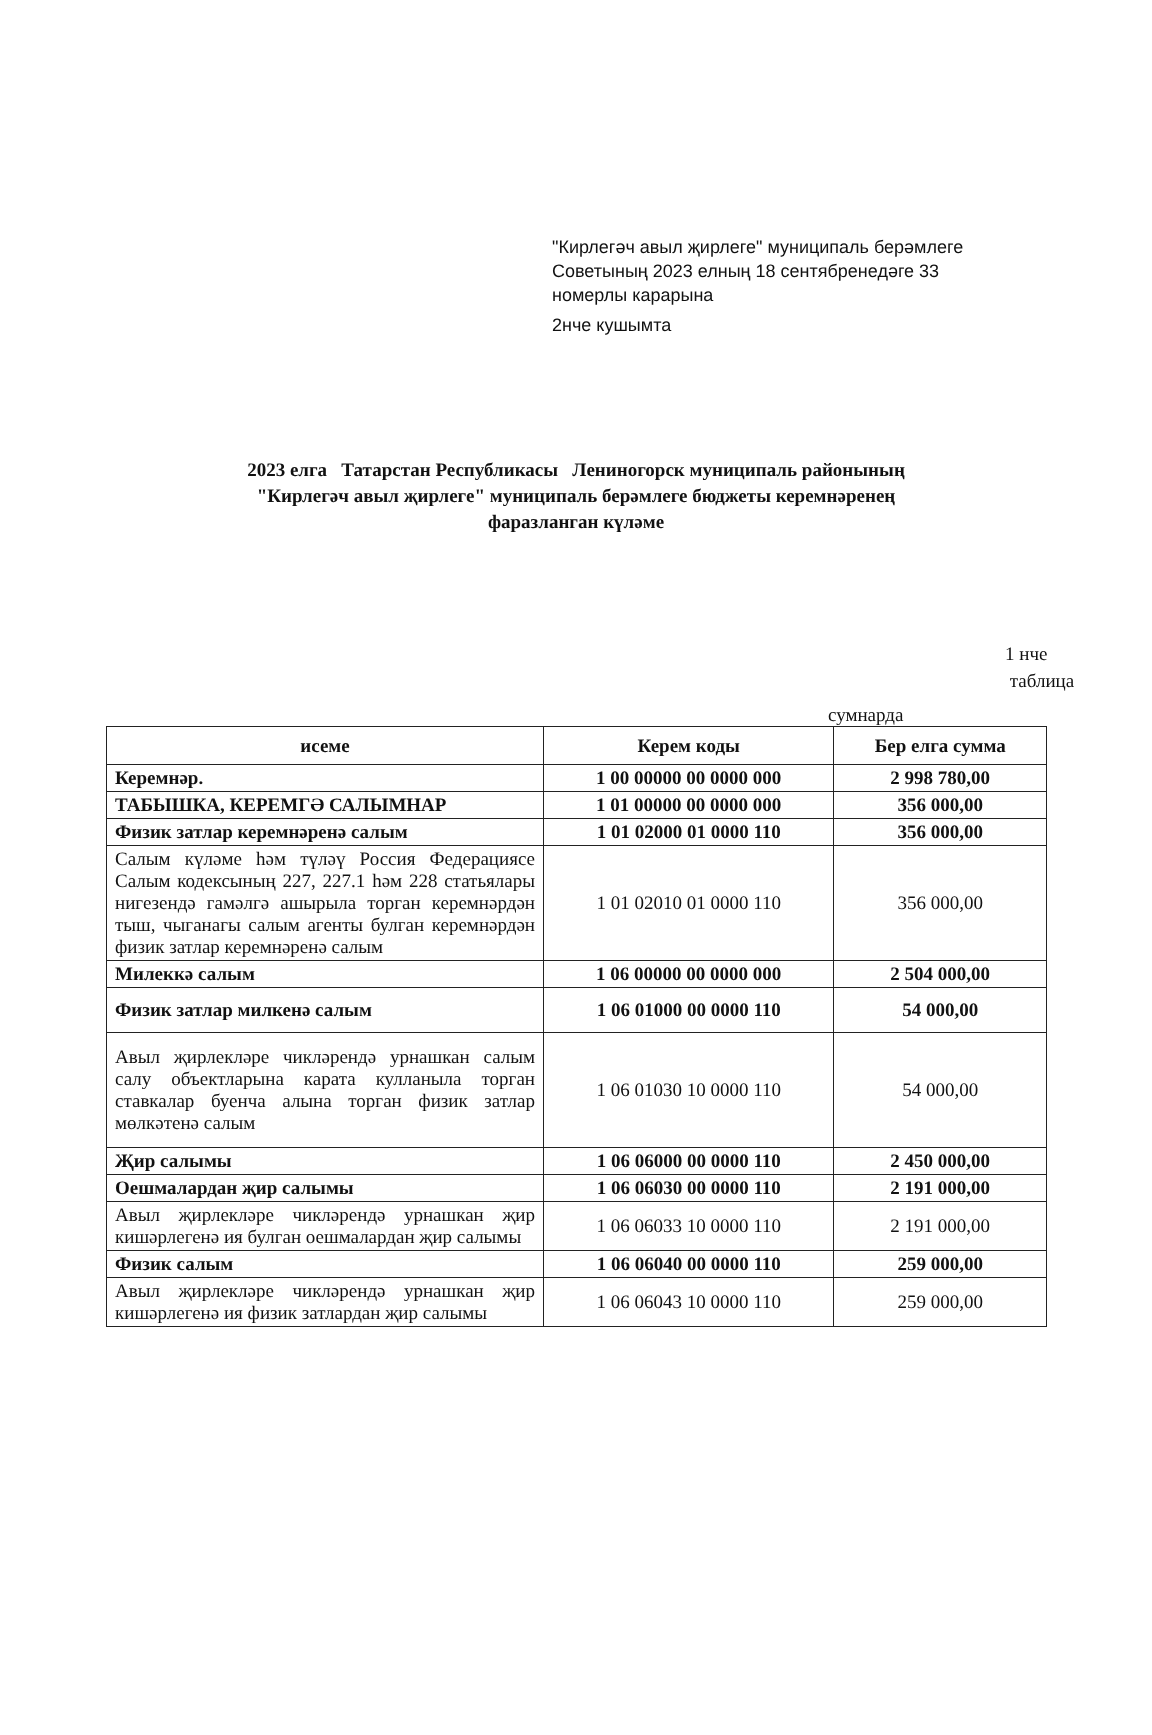"Кирлегәч авыл җирлеге" муниципаль берәмлеге
Советының 2023 елның 18 сентябренедәге 33
номерлы карарына
2нче кушымта
2023 елга Татарстан Республикасы Лениногорск муниципаль районының
"Кирлегәч авыл җирлеге" муниципаль берәмлеге бюджеты керемнәренең
фаразланган күләме
1 нче
таблица
сумнарда
| исеме | Керем коды | Бер елга сумма |
| --- | --- | --- |
| Керемнәр. | 1 00 00000 00 0000 000 | 2 998 780,00 |
| ТАБЫШКА, КЕРЕМГӘ САЛЫМНАР | 1 01 00000 00 0000 000 | 356 000,00 |
| Физик затлар керемнәренә салым | 1 01 02000 01 0000 110 | 356 000,00 |
| Салым күләме һәм түләү Россия Федерациясе Салым кодексының 227, 227.1 һәм 228 статьялары нигезендә гамәлгә ашырыла торган керемнәрдән тыш, чыганагы салым агенты булган керемнәрдән физик затлар керемнәренә салым | 1 01 02010 01 0000 110 | 356 000,00 |
| Милеккә салым | 1 06 00000 00 0000 000 | 2 504 000,00 |
| Физик затлар милкенә салым | 1 06 01000 00 0000 110 | 54 000,00 |
| Авыл җирлекләре чикләрендә урнашкан салым салу объектларына карата кулланыла торган ставкалар буенча алына торган физик затлар мөлкәтенә салым | 1 06 01030 10 0000 110 | 54 000,00 |
| Җир салымы | 1 06 06000 00 0000 110 | 2 450 000,00 |
| Оешмалардан җир салымы | 1 06 06030 00 0000 110 | 2 191 000,00 |
| Авыл җирлекләре чикләрендә урнашкан җир кишәрлегенә ия булган оешмалардан җир салымы | 1 06 06033 10 0000 110 | 2 191 000,00 |
| Физик салым | 1 06 06040 00 0000 110 | 259 000,00 |
| Авыл җирлекләре чикләрендә урнашкан җир кишәрлегенә ия физик затлардан җир салымы | 1 06 06043 10 0000 110 | 259 000,00 |